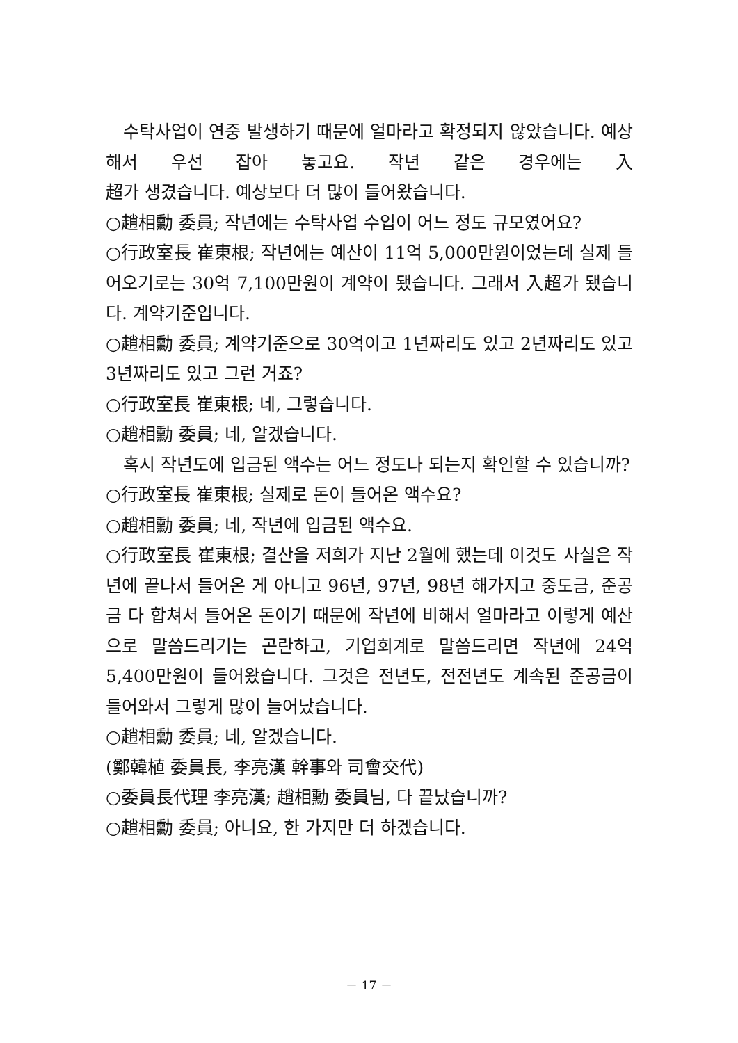수탁사업이 연중 발생하기 때문에 얼마라고 확정되지 않았습니다. 예상해서 우선 잡아 놓고요. 작년 같은 경우에는 入
超가 생겼습니다. 예상보다 더 많이 들어왔습니다.
○趙相勳 委員; 작년에는 수탁사업 수입이 어느 정도 규모였어요?
○行政室長 崔東根; 작년에는 예산이 11억 5,000만원이었는데 실제 들어오기로는 30억 7,100만원이 계약이 됐습니다. 그래서 入超가 됐습니다. 계약기준입니다.
○趙相勳 委員; 계약기준으로 30억이고 1년짜리도 있고 2년짜리도 있고 3년짜리도 있고 그런 거죠?
○行政室長 崔東根; 네, 그렇습니다.
○趙相勳 委員; 네, 알겠습니다.
혹시 작년도에 입금된 액수는 어느 정도나 되는지 확인할 수 있습니까?
○行政室長 崔東根; 실제로 돈이 들어온 액수요?
○趙相勳 委員; 네, 작년에 입금된 액수요.
○行政室長 崔東根; 결산을 저희가 지난 2월에 했는데 이것도 사실은 작년에 끝나서 들어온 게 아니고 96년, 97년, 98년 해가지고 중도금, 준공금 다 합쳐서 들어온 돈이기 때문에 작년에 비해서 얼마라고 이렇게 예산으로 말씀드리기는 곤란하고, 기업회계로 말씀드리면 작년에 24억 5,400만원이 들어왔습니다. 그것은 전년도, 전전년도 계속된 준공금이 들어와서 그렇게 많이 늘어났습니다.
○趙相勳 委員; 네, 알겠습니다.
(鄭韓植 委員長, 李亮漢 幹事와 司會交代)
○委員長代理 李亮漢; 趙相勳 委員님, 다 끝났습니까?
○趙相勳 委員; 아니요, 한 가지만 더 하겠습니다.
－ 17 －